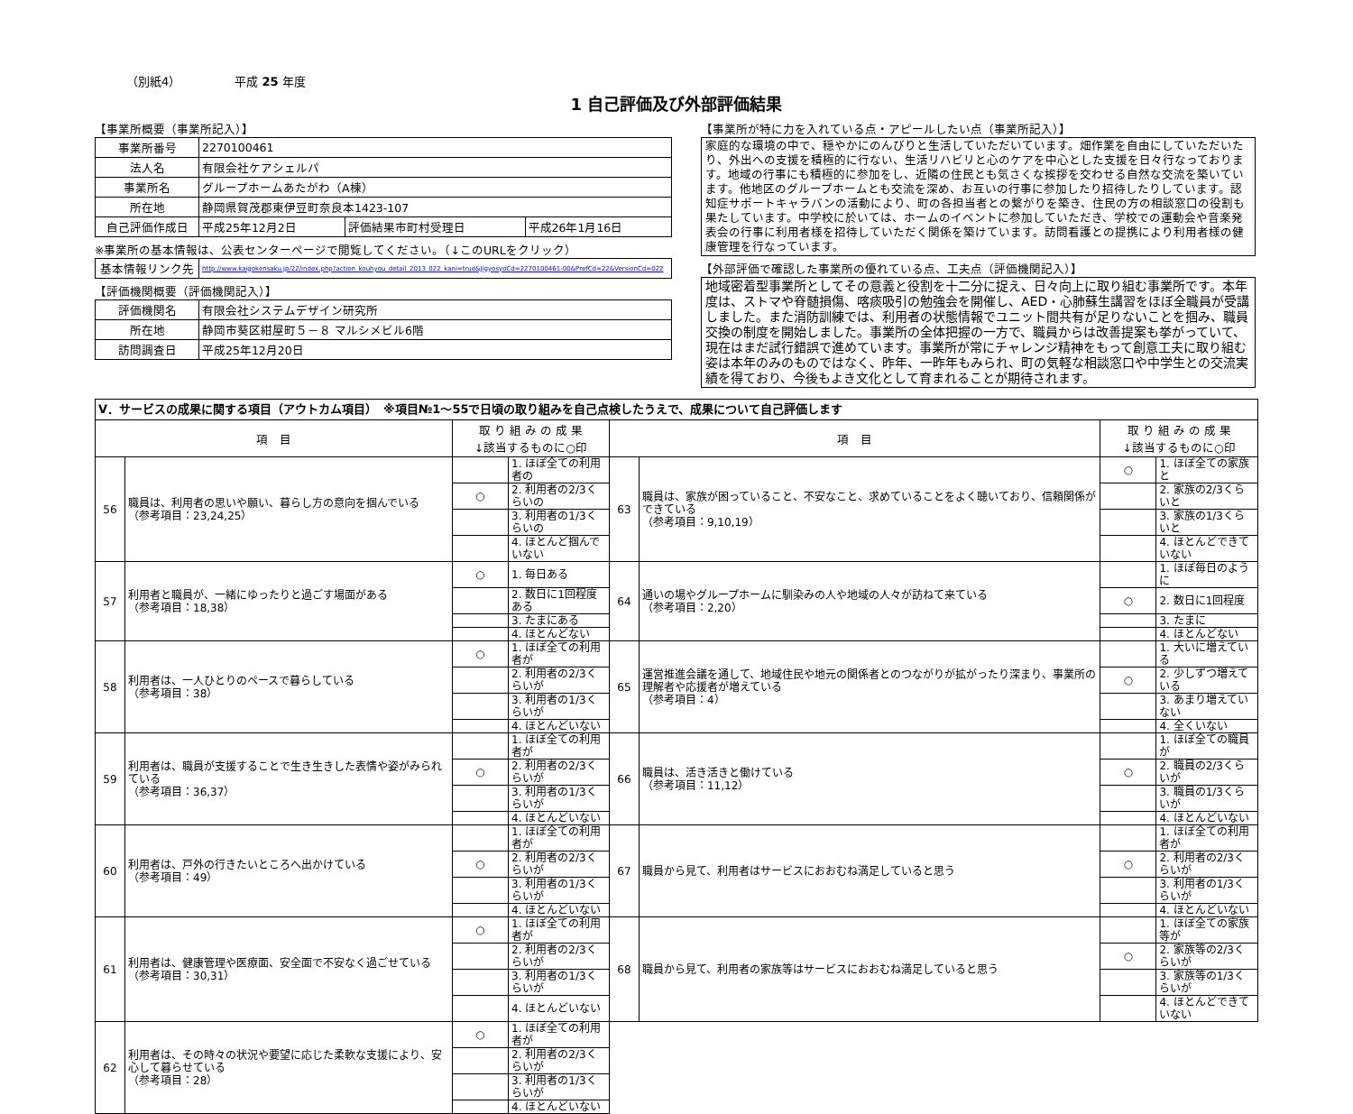（別紙4） 平成 25 年度
1 自己評価及び外部評価結果
【事業所概要（事業所記入）】
| 事業所番号 | 2270100461 | | |
| 法人名 | 有限会社ケアシェルパ | | |
| 事業所名 | グループホームあたがわ（A棟） | | |
| 所在地 | 静岡県賀茂郡東伊豆町奈良本1423-107 | | |
| 自己評価作成日 | 平成25年12月2日 | 評価結果市町村受理日 | 平成26年1月16日 |
※事業所の基本情報は、公表センターページで閲覧してください。（↓このURLをクリック）
| 基本情報リンク先 | http://www.kaigokensaku.jp/22/index.php?action_kouhyou_detail_2013_022_kani=true&JigyosyoCd=2270100461-00&PrefCd=22&VersionCd=022 |
【評価機関概要（評価機関記入）】
| 評価機関名 | 有限会社システムデザイン研究所 |
| 所在地 | 静岡市葵区紺屋町５－８ マルシメビル6階 |
| 訪問調査日 | 平成25年12月20日 |
【事業所が特に力を入れている点・アピールしたい点（事業所記入）】
家庭的な環境の中で、穏やかにのんびりと生活していただいています。畑作業を自由にしていただいたり、外出への支援を積極的に行ない、生活リハビリと心のケアを中心とした支援を日々行なっております。地域の行事にも積極的に参加をし、近隣の住民とも気さくな挨拶を交わせる自然な交流を築いています。他地区のグループホームとも交流を深め、お互いの行事に参加したり招待したりしています。認知症サポートキャラバンの活動により、町の各担当者との繋がりを築き、住民の方の相談窓口の役割も果たしています。中学校に於いては、ホームのイベントに参加していただき、学校での運動会や音楽発表会の行事に利用者様を招待していただく関係を築けています。訪問看護との提携により利用者様の健康管理を行なっています。
【外部評価で確認した事業所の優れている点、工夫点（評価機関記入）】
地域密着型事業所としてその意義と役割を十二分に捉え、日々向上に取り組む事業所です。本年度は、ストマや脊髄損傷、喀痰吸引の勉強会を開催し、AED・心肺蘇生講習をほぼ全職員が受講しました。また消防訓練では、利用者の状態情報でユニット間共有が足りないことを掴み、職員交換の制度を開始しました。事業所の全体把握の一方で、職員からは改善提案も挙がっていて、現在はまだ試行錯誤で進めています。事業所が常にチャレンジ精神をもって創意工夫に取り組む姿は本年のみのものではなく、昨年、一昨年もみられ、町の気軽な相談窓口や中学生との交流実績を得ており、今後もよき文化として育まれることが期待されます。
| Ⅴ．サービスの成果に関する項目（アウトカム項目） ※項目№1～55で日頃の取り組みを自己点検したうえで、成果について自己評価します | | | | | | | |
| 項 目 | | 取 り 組 み の 成 果 ↓該当するものに○印 | | 項 目 | | 取 り 組 み の 成 果 ↓該当するものに○印 | |
| 56 | 職員は、利用者の思いや願い、暮らし方の意向を掴んでいる （参考項目：23,24,25） | | 1. ほぼ全ての利用者の | 63 | 職員は、家族が困っていること、不安なこと、求めていることをよく聴いており、信頼関係ができている （参考項目：9,10,19） | ○ | 1. ほぼ全ての家族と |
| | | ○ | 2. 利用者の2/3くらいの | | | | 2. 家族の2/3くらいと |
| | | | 3. 利用者の1/3くらいの | | | | 3. 家族の1/3くらいと |
| | | | 4. ほとんど掴んでいない | | | | 4. ほとんどできていない |
| 57 | 利用者と職員が、一緒にゆったりと過ごす場面がある （参考項目：18,38） | ○ | 1. 毎日ある | 64 | 通いの場やグループホームに馴染みの人や地域の人々が訪ねて来ている （参考項目：2,20） | | 1. ほぼ毎日のように |
| | | | 2. 数日に1回程度ある | | | ○ | 2. 数日に1回程度 |
| | | | 3. たまにある | | | | 3. たまに |
| | | | 4. ほとんどない | | | | 4. ほとんどない |
| 58 | 利用者は、一人ひとりのペースで暮らしている （参考項目：38） | ○ | 1. ほぼ全ての利用者が | 65 | 運営推進会議を通して、地域住民や地元の関係者とのつながりが拡がったり深まり、事業所の理解者や応援者が増えている （参考項目：4） | | 1. 大いに増えている |
| | | | 2. 利用者の2/3くらいが | | | ○ | 2. 少しずつ増えている |
| | | | 3. 利用者の1/3くらいが | | | | 3. あまり増えていない |
| | | | 4. ほとんどいない | | | | 4. 全くいない |
| 59 | 利用者は、職員が支援することで生き生きした表情や姿がみられている （参考項目：36,37） | | 1. ほぼ全ての利用者が | 66 | 職員は、活き活きと働けている （参考項目：11,12） | | 1. ほぼ全ての職員が |
| | | ○ | 2. 利用者の2/3くらいが | | | ○ | 2. 職員の2/3くらいが |
| | | | 3. 利用者の1/3くらいが | | | | 3. 職員の1/3くらいが |
| | | | 4. ほとんどいない | | | | 4. ほとんどいない |
| 60 | 利用者は、戸外の行きたいところへ出かけている （参考項目：49） | | 1. ほぼ全ての利用者が | 67 | 職員から見て、利用者はサービスにおおむね満足していると思う | | 1. ほぼ全ての利用者が |
| | | ○ | 2. 利用者の2/3くらいが | | | ○ | 2. 利用者の2/3くらいが |
| | | | 3. 利用者の1/3くらいが | | | | 3. 利用者の1/3くらいが |
| | | | 4. ほとんどいない | | | | 4. ほとんどいない |
| 61 | 利用者は、健康管理や医療面、安全面で不安なく過ごせている （参考項目：30,31） | ○ | 1. ほぼ全ての利用者が | 68 | 職員から見て、利用者の家族等はサービスにおおむね満足していると思う | | 1. ほぼ全ての家族等が |
| | | | 2. 利用者の2/3くらいが | | | ○ | 2. 家族等の2/3くらいが |
| | | | 3. 利用者の1/3くらいが | | | | 3. 家族等の1/3くらいが |
| | | | 4. ほとんどいない | | | | 4. ほとんどできていない |
| 62 | 利用者は、その時々の状況や要望に応じた柔軟な支援により、安心して暮らせている （参考項目：28） | ○ | 1. ほぼ全ての利用者が | | | | |
| | | | 2. 利用者の2/3くらいが | | | | |
| | | | 3. 利用者の1/3くらいが | | | | |
| | | | 4. ほとんどいない | | | | |